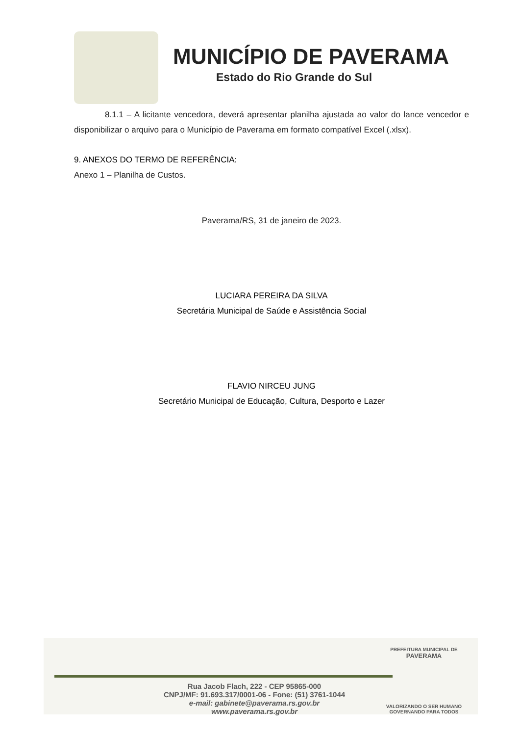MUNICÍPIO DE PAVERAMA
Estado do Rio Grande do Sul
8.1.1 – A licitante vencedora, deverá apresentar planilha ajustada ao valor do lance vencedor e disponibilizar o arquivo para o Município de Paverama em formato compatível Excel (.xlsx).
9. ANEXOS DO TERMO DE REFERÊNCIA:
Anexo 1 – Planilha de Custos.
Paverama/RS, 31 de janeiro de 2023.
LUCIARA PEREIRA DA SILVA
Secretária Municipal de Saúde e Assistência Social
FLAVIO NIRCEU JUNG
Secretário Municipal de Educação, Cultura, Desporto e Lazer
Rua Jacob Flach, 222 - CEP 95865-000
CNPJ/MF: 91.693.317/0001-06 - Fone: (51) 3761-1044
e-mail: gabinete@paverama.rs.gov.br
www.paverama.rs.gov.br
PREFEITURA MUNICIPAL DE
PAVERAMA
VALORIZANDO O SER HUMANO
GOVERNANDO PARA TODOS